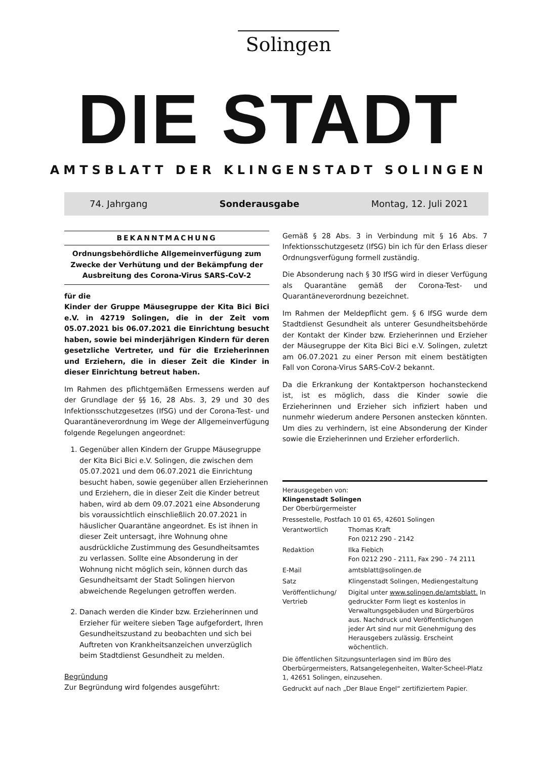Solingen
DIE STADT
AMTSBLATT DER KLINGENSTADT SOLINGEN
74. Jahrgang Sonderausgabe Montag, 12. Juli 2021
BEKANNTMACHUNG
Ordnungsbehördliche Allgemeinverfügung zum Zwecke der Verhütung und der Bekämpfung der Ausbreitung des Corona-Virus SARS-CoV-2
für die
Kinder der Gruppe Mäusegruppe der Kita Bici Bici e.V. in 42719 Solingen, die in der Zeit vom 05.07.2021 bis 06.07.2021 die Einrichtung besucht haben, sowie bei minderjährigen Kindern für deren gesetzliche Vertreter, und für die Erzieherinnen und Erziehern, die in dieser Zeit die Kinder in dieser Einrichtung betreut haben.
Im Rahmen des pflichtgemäßen Ermessens werden auf der Grundlage der §§ 16, 28 Abs. 3, 29 und 30 des Infektionsschutzgesetzes (IfSG) und der Corona-Test- und Quarantäneverordnung im Wege der Allgemeinverfügung folgende Regelungen angeordnet:
1. Gegenüber allen Kindern der Gruppe Mäusegruppe der Kita Bici Bici e.V. Solingen, die zwischen dem 05.07.2021 und dem 06.07.2021 die Einrichtung besucht haben, sowie gegenüber allen Erzieherinnen und Erziehern, die in dieser Zeit die Kinder betreut haben, wird ab dem 09.07.2021 eine Absonderung bis voraussichtlich einschließlich 20.07.2021 in häuslicher Quarantäne angeordnet. Es ist ihnen in dieser Zeit untersagt, ihre Wohnung ohne ausdrückliche Zustimmung des Gesundheitsamtes zu verlassen. Sollte eine Absonderung in der Wohnung nicht möglich sein, können durch das Gesundheitsamt der Stadt Solingen hiervon abweichende Regelungen getroffen werden.
2. Danach werden die Kinder bzw. Erzieherinnen und Erzieher für weitere sieben Tage aufgefordert, Ihren Gesundheitszustand zu beobachten und sich bei Auftreten von Krankheitsanzeichen unverzüglich beim Stadtdienst Gesundheit zu melden.
Begründung
Zur Begründung wird folgendes ausgeführt:
Gemäß § 28 Abs. 3 in Verbindung mit § 16 Abs. 7 Infektionsschutzgesetz (IfSG) bin ich für den Erlass dieser Ordnungsverfügung formell zuständig.
Die Absonderung nach § 30 IfSG wird in dieser Verfügung als Quarantäne gemäß der Corona-Test- und Quarantäneverordnung bezeichnet.
Im Rahmen der Meldepflicht gem. § 6 IfSG wurde dem Stadtdienst Gesundheit als unterer Gesundheitsbehörde der Kontakt der Kinder bzw. Erzieherinnen und Erzieher der Mäusegruppe der Kita Bici Bici e.V. Solingen, zuletzt am 06.07.2021 zu einer Person mit einem bestätigten Fall von Corona-Virus SARS-CoV-2 bekannt.
Da die Erkrankung der Kontaktperson hochansteckend ist, ist es möglich, dass die Kinder sowie die Erzieherinnen und Erzieher sich infiziert haben und nunmehr wiederum andere Personen anstecken könnten. Um dies zu verhindern, ist eine Absonderung der Kinder sowie die Erzieherinnen und Erzieher erforderlich.
Herausgegeben von:
Klingenstadt Solingen
Der Oberbürgermeister
Pressestelle, Postfach 10 01 65, 42601 Solingen
| Verantwortlich | Thomas Kraft Fon 0212 290 - 2142 |
| Redaktion | Ilka Fiebich Fon 0212 290 - 2111, Fax 290 - 74 2111 |
| E-Mail | amtsblatt@solingen.de |
| Satz | Klingenstadt Solingen, Mediengestaltung |
| Veröffentlichung/ Vertrieb | Digital unter www.solingen.de/amtsblatt. In gedruckter Form liegt es kostenlos in Verwaltungsgebäuden und Bürgerbüros aus. Nachdruck und Veröffentlichungen jeder Art sind nur mit Genehmigung des Herausgebers zulässig. Erscheint wöchentlich. |
Die öffentlichen Sitzungsunterlagen sind im Büro des Oberbürgermeisters, Ratsangelegenheiten, Walter-Scheel-Platz 1, 42651 Solingen, einzusehen.
Gedruckt auf nach „Der Blaue Engel“ zertifiziertem Papier.